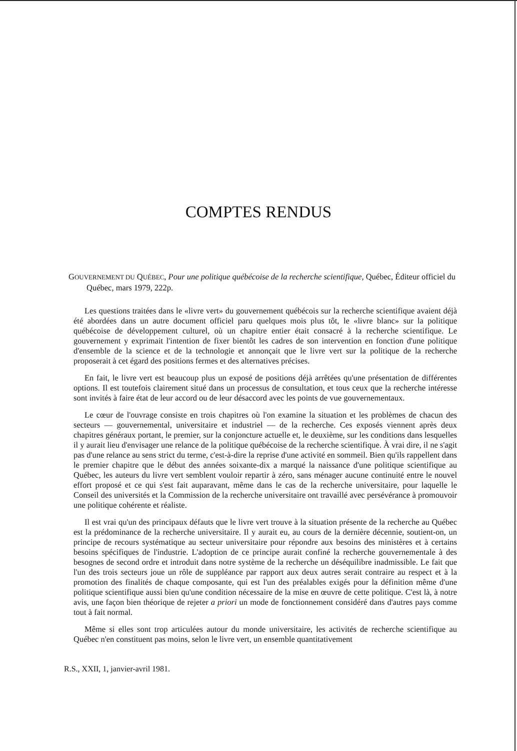COMPTES RENDUS
GOUVERNEMENT DU QUÉBEC, Pour une politique québécoise de la recherche scientifique, Québec, Éditeur officiel du Québec, mars 1979, 222p.
Les questions traitées dans le «livre vert» du gouvernement québécois sur la recherche scientifique avaient déjà été abordées dans un autre document officiel paru quelques mois plus tôt, le «livre blanc» sur la politique québécoise de développement culturel, où un chapitre entier était consacré à la recherche scientifique. Le gouvernement y exprimait l'intention de fixer bientôt les cadres de son intervention en fonction d'une politique d'ensemble de la science et de la technologie et annonçait que le livre vert sur la politique de la recherche proposerait à cet égard des positions fermes et des alternatives précises.
En fait, le livre vert est beaucoup plus un exposé de positions déjà arrêtées qu'une présentation de différentes options. Il est toutefois clairement situé dans un processus de consultation, et tous ceux que la recherche intéresse sont invités à faire état de leur accord ou de leur désaccord avec les points de vue gouvernementaux.
Le cœur de l'ouvrage consiste en trois chapitres où l'on examine la situation et les problèmes de chacun des secteurs — gouvernemental, universitaire et industriel — de la recherche. Ces exposés viennent après deux chapitres généraux portant, le premier, sur la conjoncture actuelle et, le deuxième, sur les conditions dans lesquelles il y aurait lieu d'envisager une relance de la politique québécoise de la recherche scientifique. À vrai dire, il ne s'agit pas d'une relance au sens strict du terme, c'est-à-dire la reprise d'une activité en sommeil. Bien qu'ils rappellent dans le premier chapitre que le début des années soixante-dix a marqué la naissance d'une politique scientifique au Québec, les auteurs du livre vert semblent vouloir repartir à zéro, sans ménager aucune continuité entre le nouvel effort proposé et ce qui s'est fait auparavant, même dans le cas de la recherche universitaire, pour laquelle le Conseil des universités et la Commission de la recherche universitaire ont travaillé avec persévérance à promouvoir une politique cohérente et réaliste.
Il est vrai qu'un des principaux défauts que le livre vert trouve à la situation présente de la recherche au Québec est la prédominance de la recherche universitaire. Il y aurait eu, au cours de la dernière décennie, soutient-on, un principe de recours systématique au secteur universitaire pour répondre aux besoins des ministères et à certains besoins spécifiques de l'industrie. L'adoption de ce principe aurait confiné la recherche gouvernementale à des besognes de second ordre et introduit dans notre système de la recherche un déséquilibre inadmissible. Le fait que l'un des trois secteurs joue un rôle de suppléance par rapport aux deux autres serait contraire au respect et à la promotion des finalités de chaque composante, qui est l'un des préalables exigés pour la définition même d'une politique scientifique aussi bien qu'une condition nécessaire de la mise en œuvre de cette politique. C'est là, à notre avis, une façon bien théorique de rejeter a priori un mode de fonctionnement considéré dans d'autres pays comme tout à fait normal.
Même si elles sont trop articulées autour du monde universitaire, les activités de recherche scientifique au Québec n'en constituent pas moins, selon le livre vert, un ensemble quantitativement
R.S., XXII, 1, janvier-avril 1981.